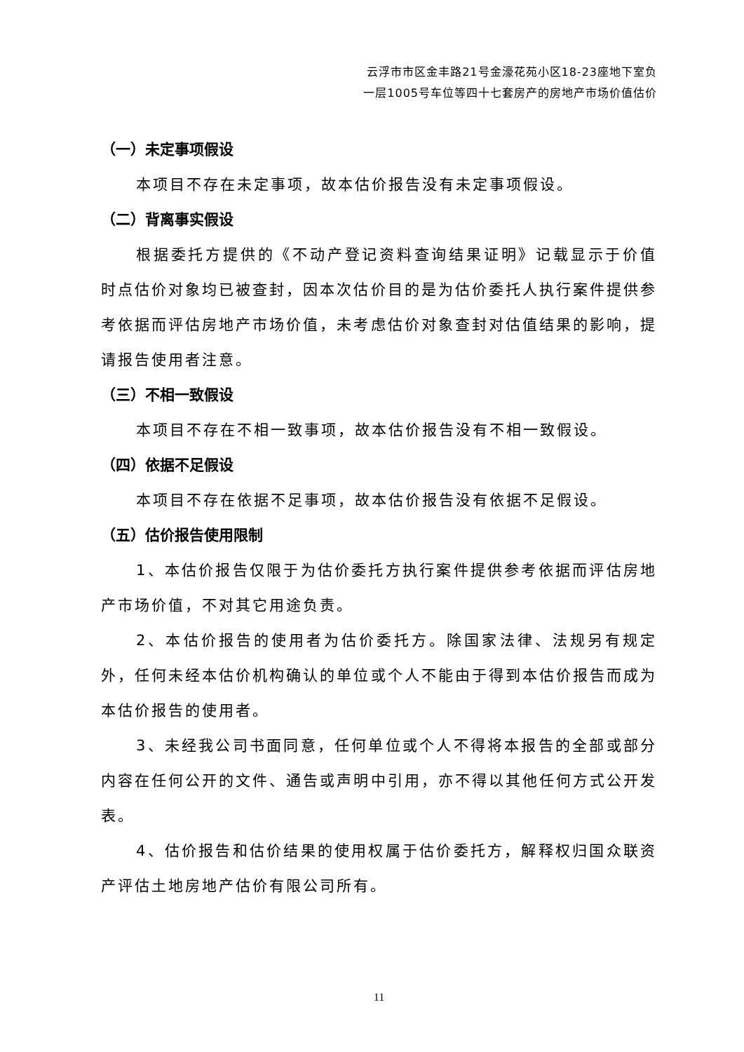云浮市市区金丰路21号金濠花苑小区18-23座地下室负
一层1005号车位等四十七套房产的房地产市场价值估价
（一）未定事项假设
本项目不存在未定事项，故本估价报告没有未定事项假设。
（二）背离事实假设
根据委托方提供的《不动产登记资料查询结果证明》记载显示于价值时点估价对象均已被查封，因本次估价目的是为估价委托人执行案件提供参考依据而评估房地产市场价值，未考虑估价对象查封对估值结果的影响，提请报告使用者注意。
（三）不相一致假设
本项目不存在不相一致事项，故本估价报告没有不相一致假设。
（四）依据不足假设
本项目不存在依据不足事项，故本估价报告没有依据不足假设。
（五）估价报告使用限制
1、本估价报告仅限于为估价委托方执行案件提供参考依据而评估房地产市场价值，不对其它用途负责。
2、本估价报告的使用者为估价委托方。除国家法律、法规另有规定外，任何未经本估价机构确认的单位或个人不能由于得到本估价报告而成为本估价报告的使用者。
3、未经我公司书面同意，任何单位或个人不得将本报告的全部或部分内容在任何公开的文件、通告或声明中引用，亦不得以其他任何方式公开发表。
4、估价报告和估价结果的使用权属于估价委托方，解释权归国众联资产评估土地房地产估价有限公司所有。
11